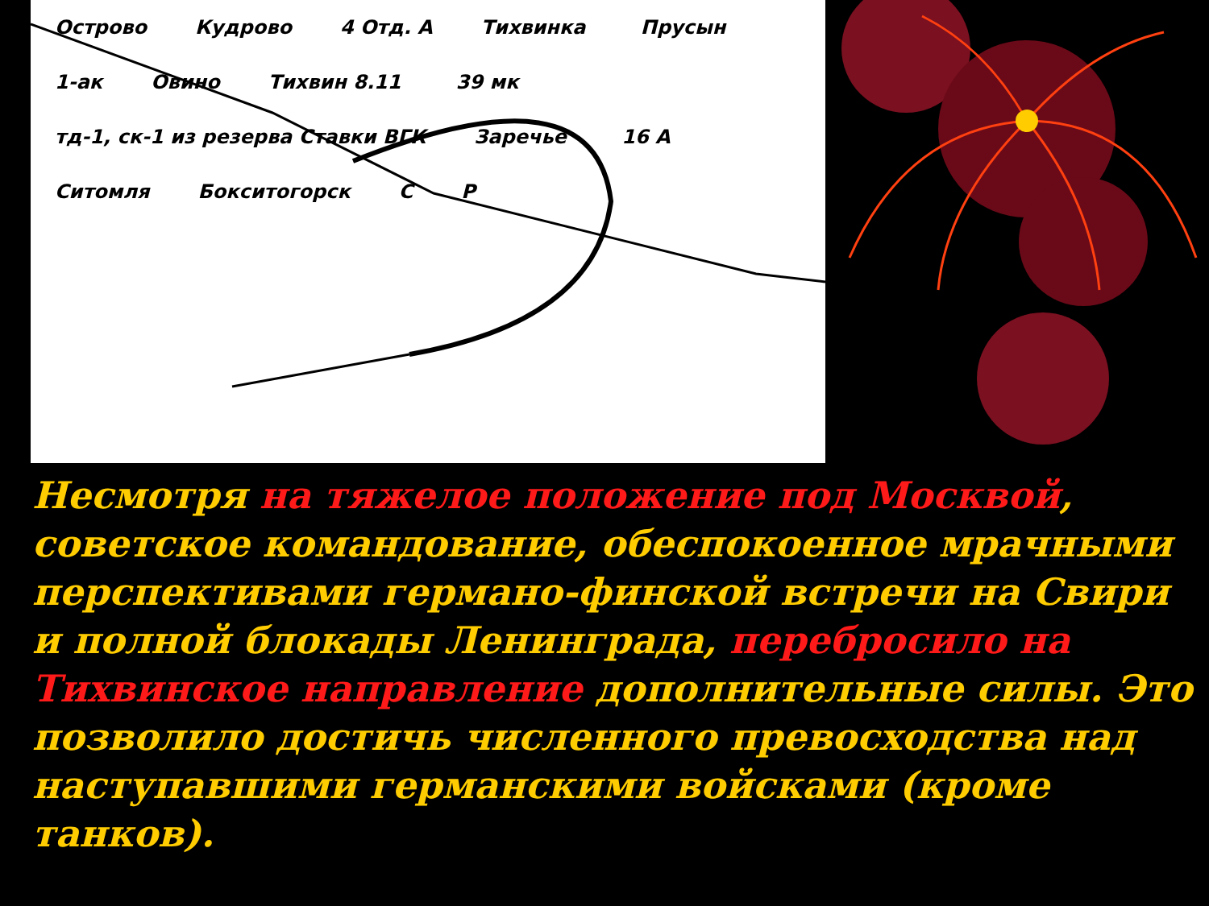Острово Кудрово 4 Отд. А Тихвинка Прусын 1-ак Овино Тихвин 8.11 39 мк тд-1, ск-1 из резерва Ставки ВГК Заречье 16 А Ситомля Бокситогорск С Р
Несмотря на тяжелое положение под Москвой, советское командование, обеспокоенное мрачными перспективами германо-финской встречи на Свири и полной блокады Ленинграда, перебросило на Тихвинское направление дополнительные силы. Это позволило достичь численного превосходства над наступавшими германскими войсками (кроме танков).